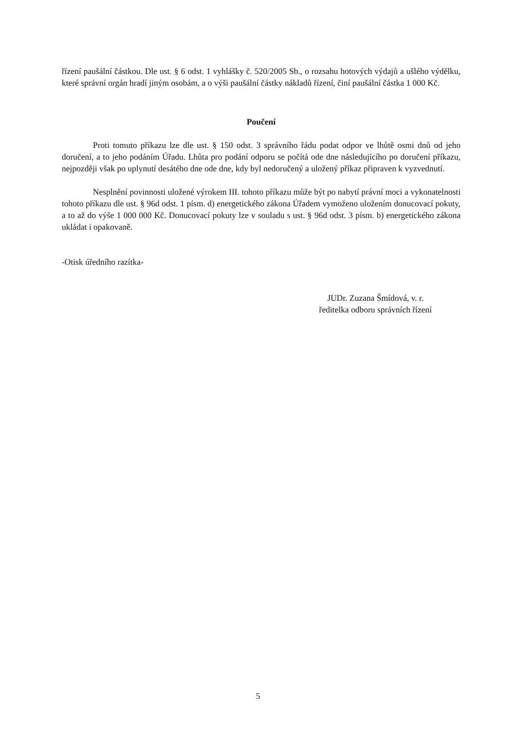řízení paušální částkou. Dle ust. § 6 odst. 1 vyhlášky č. 520/2005 Sb., o rozsahu hotových výdajů a ušlého výdělku, které správní orgán hradí jiným osobám, a o výši paušální částky nákladů řízení, činí paušální částka 1 000 Kč.
Poučení
Proti tomuto příkazu lze dle ust. § 150 odst. 3 správního řádu podat odpor ve lhůtě osmi dnů od jeho doručení, a to jeho podáním Úřadu. Lhůta pro podání odporu se počítá ode dne následujícího po doručení příkazu, nejpozději však po uplynutí desátého dne ode dne, kdy byl nedoručený a uložený příkaz připraven k vyzvednutí.
Nesplnění povinnosti uložené výrokem III. tohoto příkazu může být po nabytí právní moci a vykonatelnosti tohoto příkazu dle ust. § 96d odst. 1 písm. d) energetického zákona Úřadem vymoženo uložením donucovací pokuty, a to až do výše 1 000 000 Kč. Donucovací pokuty lze v souladu s ust. § 96d odst. 3 písm. b) energetického zákona ukládat i opakovaně.
-Otisk úředního razítka-
JUDr. Zuzana Šmídová, v. r.
ředitelka odboru správních řízení
5